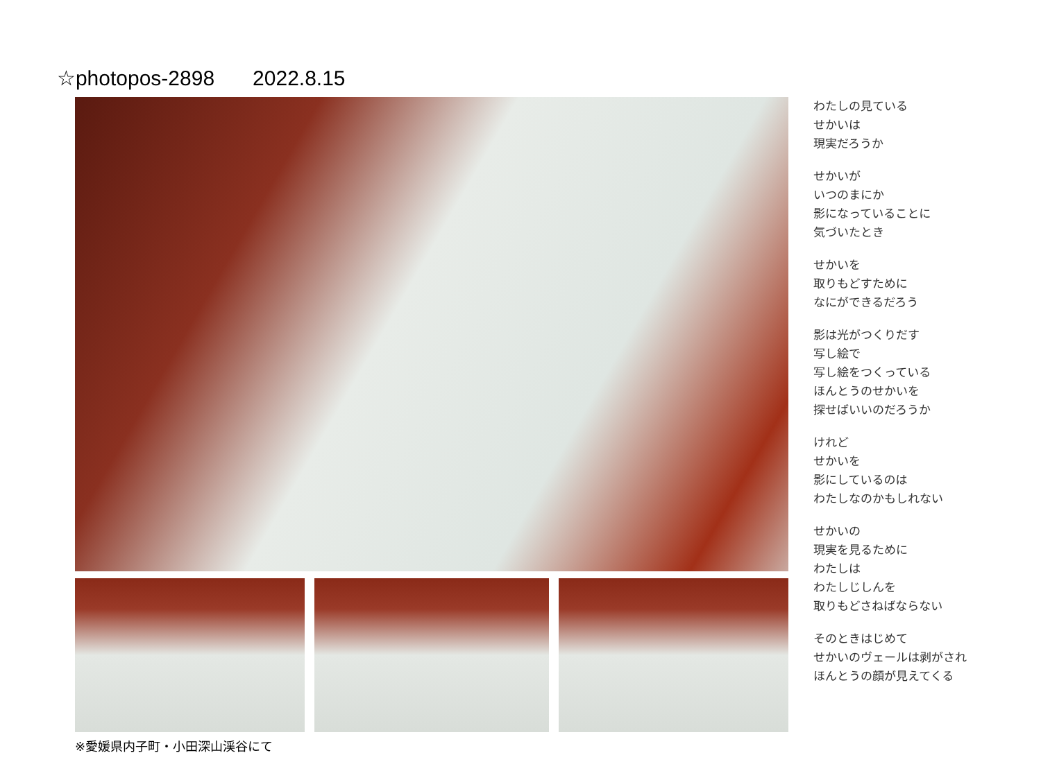☆photopos-2898 2022.8.15
※愛媛県内子町・小田深山渓谷にて
わたしの見ている
せかいは
現実だろうか
せかいが
いつのまにか
影になっていることに
気づいたとき
せかいを
取りもどすために
なにができるだろう
影は光がつくりだす
写し絵で
写し絵をつくっている
ほんとうのせかいを
探せばいいのだろうか
けれど
せかいを
影にしているのは
わたしなのかもしれない
せかいの
現実を見るために
わたしは
わたしじしんを
取りもどさねばならない
そのときはじめて
せかいのヴェールは剥がされ
ほんとうの顔が見えてくる